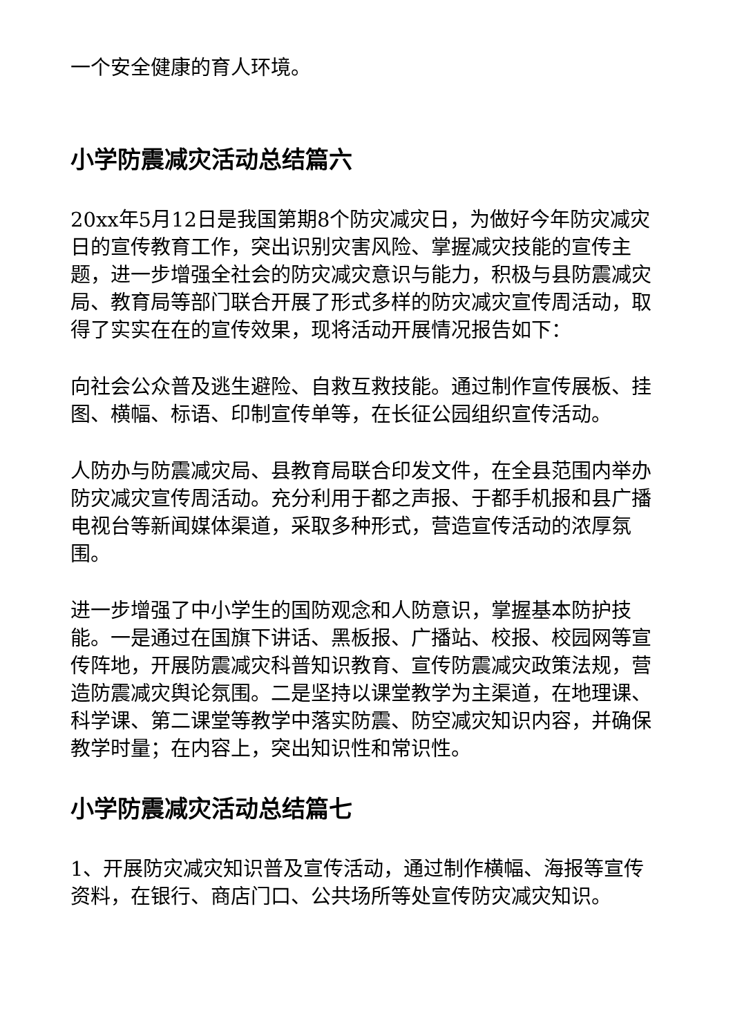一个安全健康的育人环境。
小学防震减灾活动总结篇六
20xx年5月12日是我国第期8个防灾减灾日，为做好今年防灾减灾日的宣传教育工作，突出识别灾害风险、掌握减灾技能的宣传主题，进一步增强全社会的防灾减灾意识与能力，积极与县防震减灾局、教育局等部门联合开展了形式多样的防灾减灾宣传周活动，取得了实实在在的宣传效果，现将活动开展情况报告如下：
向社会公众普及逃生避险、自救互救技能。通过制作宣传展板、挂图、横幅、标语、印制宣传单等，在长征公园组织宣传活动。
人防办与防震减灾局、县教育局联合印发文件，在全县范围内举办防灾减灾宣传周活动。充分利用于都之声报、于都手机报和县广播电视台等新闻媒体渠道，采取多种形式，营造宣传活动的浓厚氛围。
进一步增强了中小学生的国防观念和人防意识，掌握基本防护技能。一是通过在国旗下讲话、黑板报、广播站、校报、校园网等宣传阵地，开展防震减灾科普知识教育、宣传防震减灾政策法规，营造防震减灾舆论氛围。二是坚持以课堂教学为主渠道，在地理课、科学课、第二课堂等教学中落实防震、防空减灾知识内容，并确保教学时量；在内容上，突出知识性和常识性。
小学防震减灾活动总结篇七
1、开展防灾减灾知识普及宣传活动，通过制作横幅、海报等宣传资料，在银行、商店门口、公共场所等处宣传防灾减灾知识。